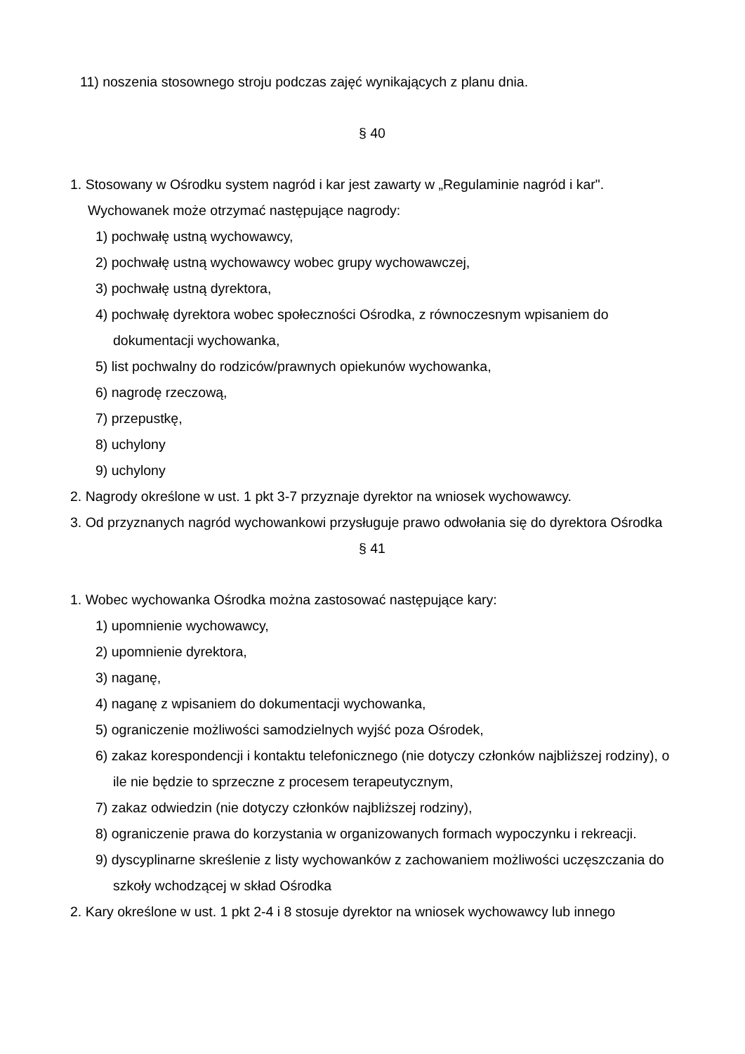11) noszenia stosownego stroju podczas zajęć wynikających z planu dnia.
§ 40
1. Stosowany w Ośrodku system nagród i kar jest zawarty w „Regulaminie nagród i kar". Wychowanek może otrzymać następujące nagrody:
1) pochwałę ustną wychowawcy,
2) pochwałę ustną wychowawcy wobec grupy wychowawczej,
3) pochwałę ustną dyrektora,
4) pochwałę dyrektora wobec społeczności Ośrodka, z równoczesnym wpisaniem do dokumentacji wychowanka,
5) list pochwalny do rodziców/prawnych opiekunów wychowanka,
6) nagrodę rzeczową,
7) przepustkę,
8) uchylony
9) uchylony
2. Nagrody określone w ust. 1 pkt 3-7 przyznaje dyrektor na wniosek wychowawcy.
3. Od przyznanych nagród wychowankowi przysługuje prawo odwołania się do dyrektora Ośrodka
§ 41
1. Wobec wychowanka Ośrodka można zastosować następujące kary:
1) upomnienie wychowawcy,
2) upomnienie dyrektora,
3) naganę,
4) naganę z wpisaniem do dokumentacji wychowanka,
5) ograniczenie możliwości samodzielnych wyjść poza Ośrodek,
6) zakaz korespondencji i kontaktu telefonicznego (nie dotyczy członków najbliższej rodziny), o ile nie będzie to sprzeczne z procesem terapeutycznym,
7) zakaz odwiedzin (nie dotyczy członków najbliższej rodziny),
8) ograniczenie prawa do korzystania w organizowanych formach wypoczynku i rekreacji.
9) dyscyplinarne skreślenie z listy wychowanków z zachowaniem możliwości uczęszczania do szkoły wchodzącej w skład Ośrodka
2. Kary określone w ust. 1 pkt 2-4 i 8 stosuje dyrektor na wniosek wychowawcy lub innego